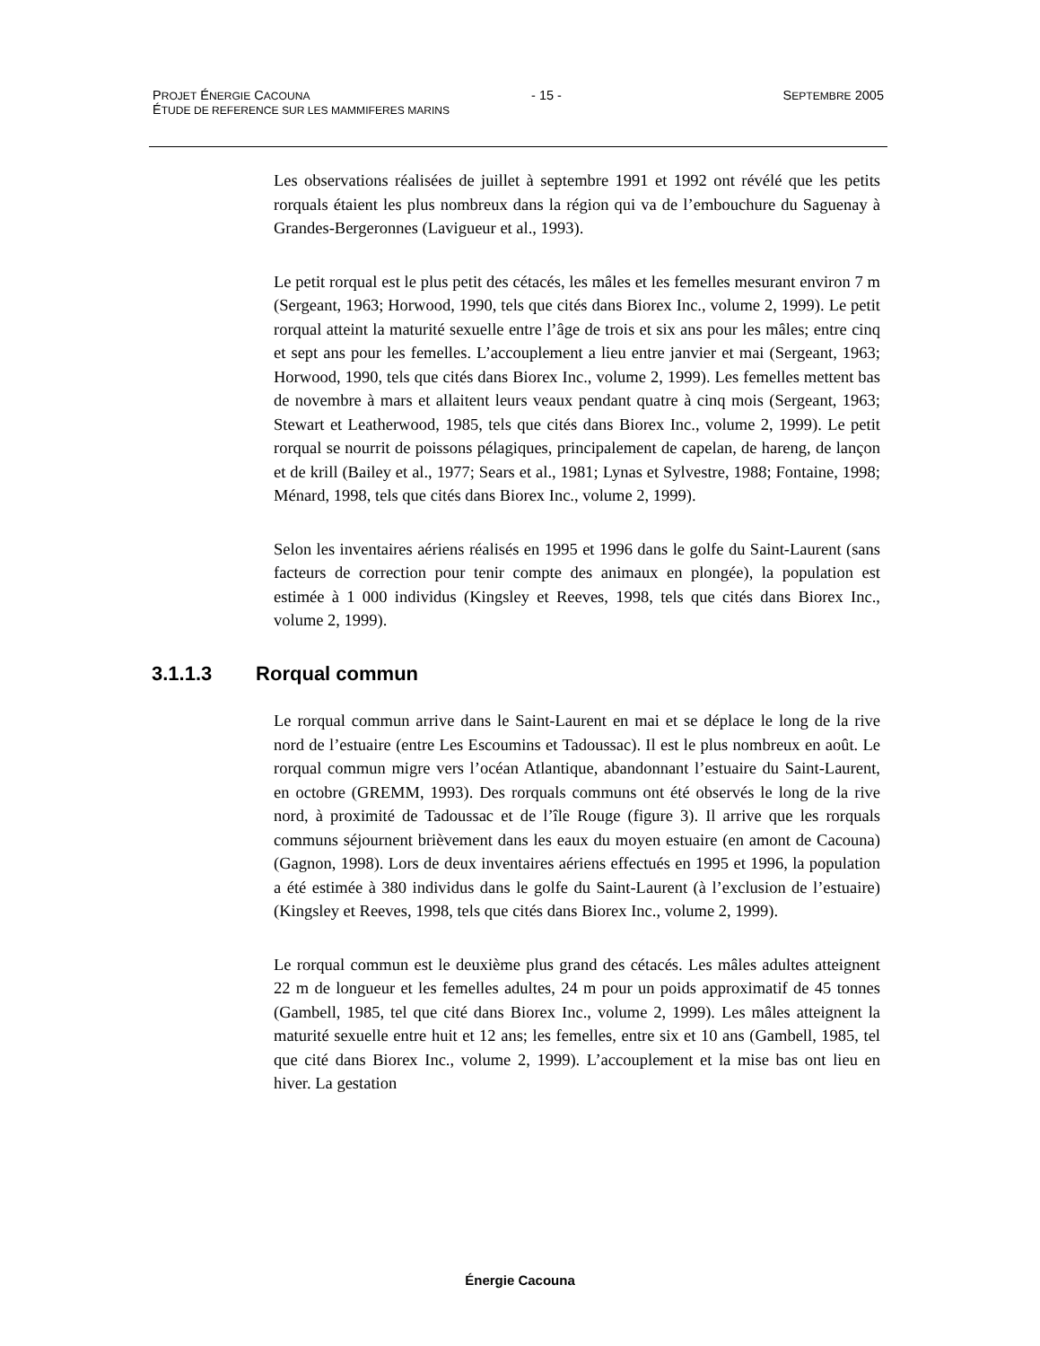PROJET ÉNERGIE CACOUNA - 15 - SEPTEMBRE 2005
ÉTUDE DE REFERENCE SUR LES MAMMIFERES MARINS
Les observations réalisées de juillet à septembre 1991 et 1992 ont révélé que les petits rorquals étaient les plus nombreux dans la région qui va de l’embouchure du Saguenay à Grandes-Bergeronnes (Lavigueur et al., 1993).
Le petit rorqual est le plus petit des cétacés, les mâles et les femelles mesurant environ 7 m (Sergeant, 1963; Horwood, 1990, tels que cités dans Biorex Inc., volume 2, 1999). Le petit rorqual atteint la maturité sexuelle entre l’âge de trois et six ans pour les mâles; entre cinq et sept ans pour les femelles. L’accouplement a lieu entre janvier et mai (Sergeant, 1963; Horwood, 1990, tels que cités dans Biorex Inc., volume 2, 1999). Les femelles mettent bas de novembre à mars et allaitent leurs veaux pendant quatre à cinq mois (Sergeant, 1963; Stewart et Leatherwood, 1985, tels que cités dans Biorex Inc., volume 2, 1999). Le petit rorqual se nourrit de poissons pélagiques, principalement de capelan, de hareng, de lançon et de krill (Bailey et al., 1977; Sears et al., 1981; Lynas et Sylvestre, 1988; Fontaine, 1998; Ménard, 1998, tels que cités dans Biorex Inc., volume 2, 1999).
Selon les inventaires aériens réalisés en 1995 et 1996 dans le golfe du Saint-Laurent (sans facteurs de correction pour tenir compte des animaux en plongée), la population est estimée à 1 000 individus (Kingsley et Reeves, 1998, tels que cités dans Biorex Inc., volume 2, 1999).
3.1.1.3 Rorqual commun
Le rorqual commun arrive dans le Saint-Laurent en mai et se déplace le long de la rive nord de l’estuaire (entre Les Escoumins et Tadoussac). Il est le plus nombreux en août. Le rorqual commun migre vers l’océan Atlantique, abandonnant l’estuaire du Saint-Laurent, en octobre (GREMM, 1993). Des rorquals communs ont été observés le long de la rive nord, à proximité de Tadoussac et de l’île Rouge (figure 3). Il arrive que les rorquals communs séjournent brièvement dans les eaux du moyen estuaire (en amont de Cacouna) (Gagnon, 1998). Lors de deux inventaires aériens effectués en 1995 et 1996, la population a été estimée à 380 individus dans le golfe du Saint-Laurent (à l’exclusion de l’estuaire) (Kingsley et Reeves, 1998, tels que cités dans Biorex Inc., volume 2, 1999).
Le rorqual commun est le deuxième plus grand des cétacés. Les mâles adultes atteignent 22 m de longueur et les femelles adultes, 24 m pour un poids approximatif de 45 tonnes (Gambell, 1985, tel que cité dans Biorex Inc., volume 2, 1999). Les mâles atteignent la maturité sexuelle entre huit et 12 ans; les femelles, entre six et 10 ans (Gambell, 1985, tel que cité dans Biorex Inc., volume 2, 1999). L’accouplement et la mise bas ont lieu en hiver. La gestation
Énergie Cacouna